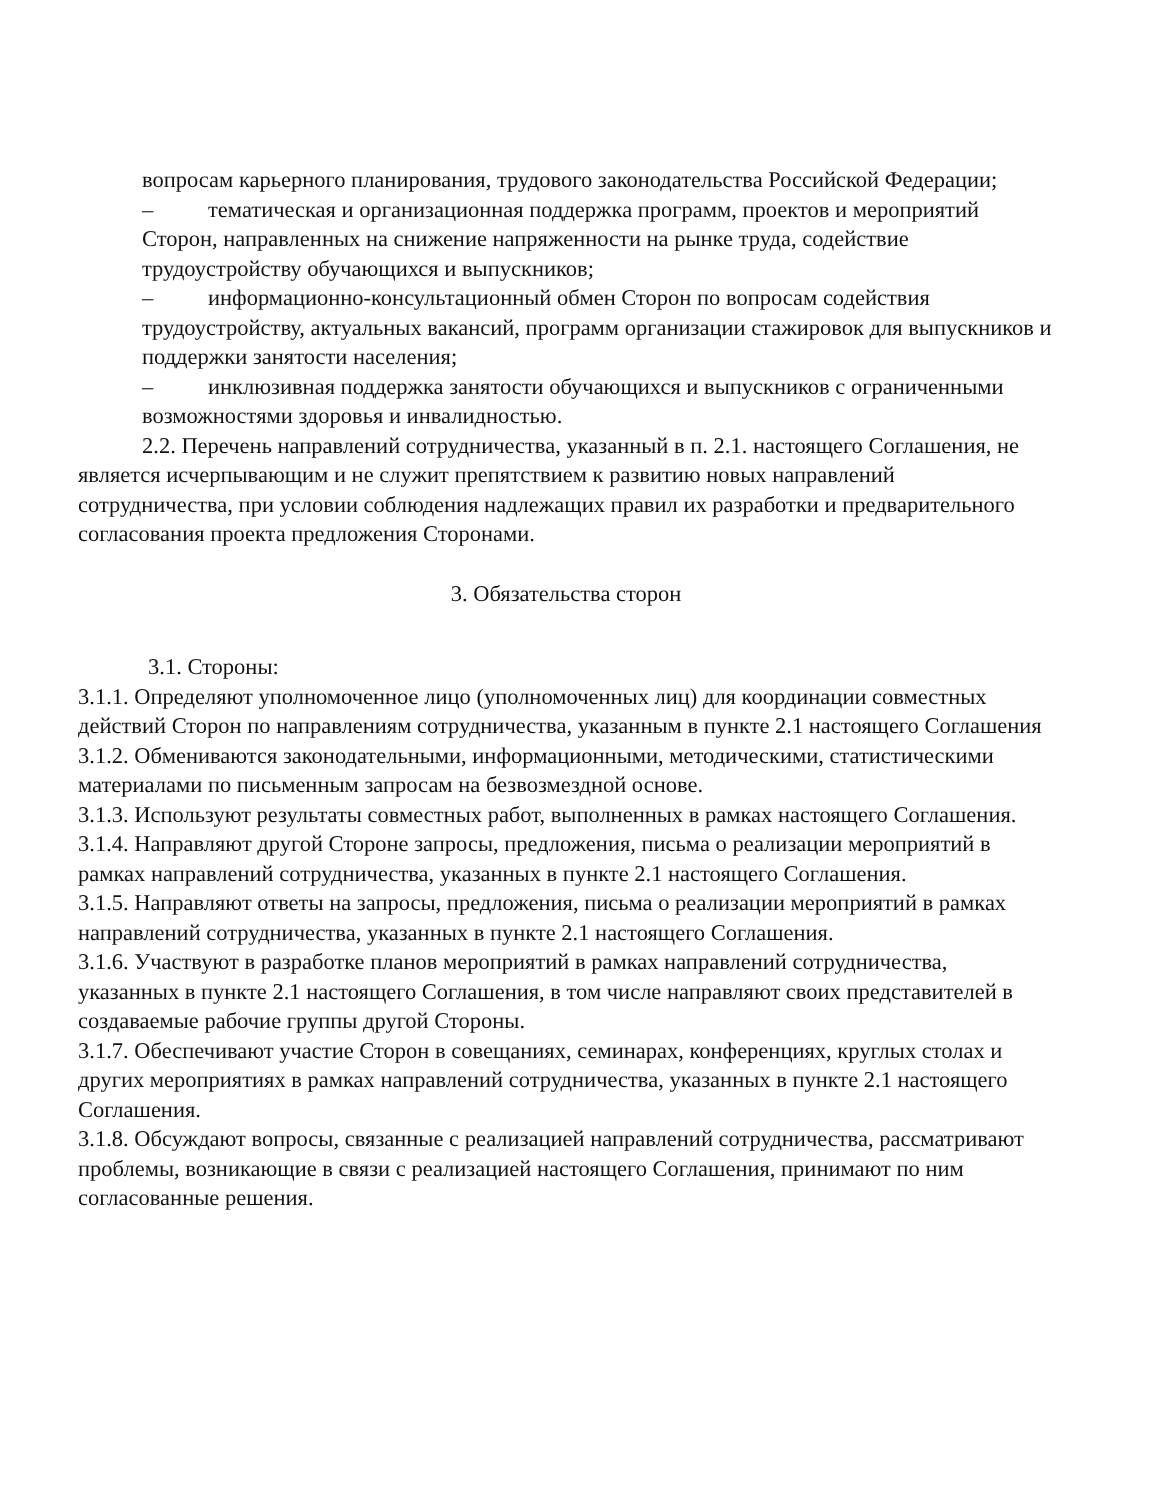вопросам карьерного планирования, трудового законодательства Российской Федерации;
– тематическая и организационная поддержка программ, проектов и мероприятий Сторон, направленных на снижение напряженности на рынке труда, содействие трудоустройству обучающихся и выпускников;
– информационно-консультационный обмен Сторон по вопросам содействия трудоустройству, актуальных вакансий, программ организации стажировок для выпускников и поддержки занятости населения;
– инклюзивная поддержка занятости обучающихся и выпускников с ограниченными возможностями здоровья и инвалидностью.
2.2. Перечень направлений сотрудничества, указанный в п. 2.1. настоящего Соглашения, не является исчерпывающим и не служит препятствием к развитию новых направлений сотрудничества, при условии соблюдения надлежащих правил их разработки и предварительного согласования проекта предложения Сторонами.
3. Обязательства сторон
3.1. Стороны:
3.1.1. Определяют уполномоченное лицо (уполномоченных лиц) для координации совместных действий Сторон по направлениям сотрудничества, указанным в пункте 2.1 настоящего Соглашения
3.1.2. Обмениваются законодательными, информационными, методическими, статистическими материалами по письменным запросам на безвозмездной основе.
3.1.3. Используют результаты совместных работ, выполненных в рамках настоящего Соглашения.
3.1.4. Направляют другой Стороне запросы, предложения, письма о реализации мероприятий в рамках направлений сотрудничества, указанных в пункте 2.1 настоящего Соглашения.
3.1.5. Направляют ответы на запросы, предложения, письма о реализации мероприятий в рамках направлений сотрудничества, указанных в пункте 2.1 настоящего Соглашения.
3.1.6. Участвуют в разработке планов мероприятий в рамках направлений сотрудничества, указанных в пункте 2.1 настоящего Соглашения, в том числе направляют своих представителей в создаваемые рабочие группы другой Стороны.
3.1.7. Обеспечивают участие Сторон в совещаниях, семинарах, конференциях, круглых столах и других мероприятиях в рамках направлений сотрудничества, указанных в пункте 2.1 настоящего Соглашения.
3.1.8. Обсуждают вопросы, связанные с реализацией направлений сотрудничества, рассматривают проблемы, возникающие в связи с реализацией настоящего Соглашения, принимают по ним согласованные решения.